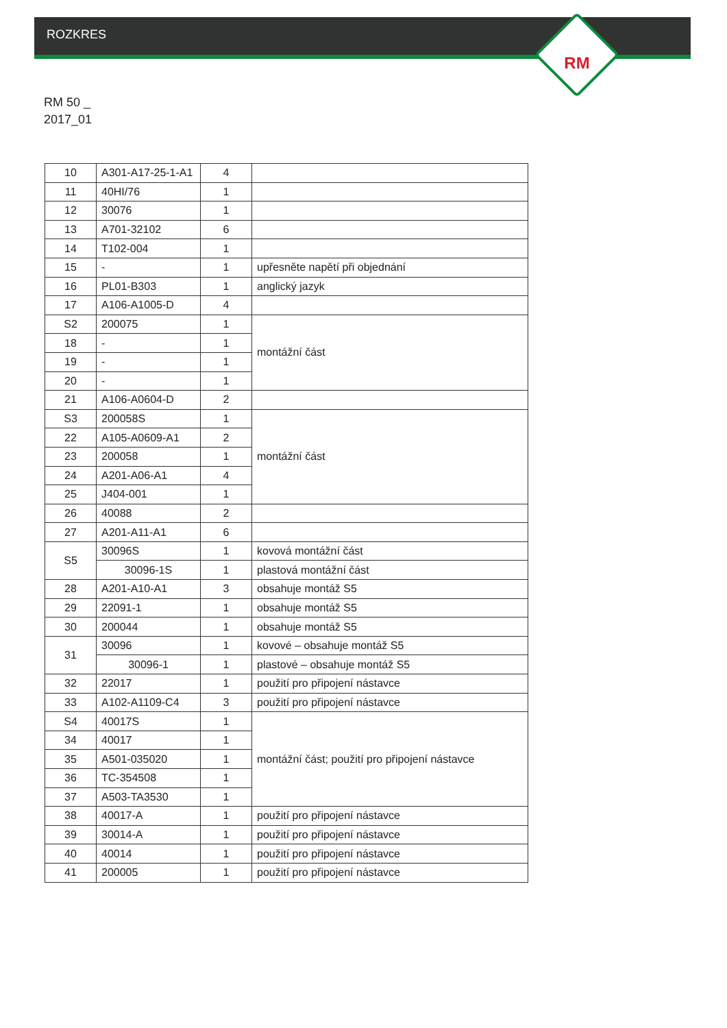ROZKRES
RM
RM 50 _
2017_01
| 10 | A301-A17-25-1-A1 | 4 | |
| 11 | 40HI/76 | 1 | |
| 12 | 30076 | 1 | |
| 13 | A701-32102 | 6 | |
| 14 | T102-004 | 1 | |
| 15 | - | 1 | upřesněte napětí při objednání |
| 16 | PL01-B303 | 1 | anglický jazyk |
| 17 | A106-A1005-D | 4 | |
| S2 | 200075 | 1 | montážní část |
| 18 | - | 1 | |
| 19 | - | 1 | |
| 20 | - | 1 | |
| 21 | A106-A0604-D | 2 | |
| S3 | 200058S | 1 | montážní část |
| 22 | A105-A0609-A1 | 2 | |
| 23 | 200058 | 1 | |
| 24 | A201-A06-A1 | 4 | |
| 25 | J404-001 | 1 | |
| 26 | 40088 | 2 | |
| 27 | A201-A11-A1 | 6 | |
| S5 | 30096S | 1 | kovová montážní část |
| | 30096-1S | 1 | plastová montážní část |
| 28 | A201-A10-A1 | 3 | obsahuje montáž S5 |
| 29 | 22091-1 | 1 | obsahuje montáž S5 |
| 30 | 200044 | 1 | obsahuje montáž S5 |
| 31 | 30096 | 1 | kovové – obsahuje montáž S5 |
| | 30096-1 | 1 | plastové – obsahuje montáž S5 |
| 32 | 22017 | 1 | použití pro připojení nástavce |
| 33 | A102-A1109-C4 | 3 | použití pro připojení nástavce |
| S4 | 40017S | 1 | montážní část; použití pro připojení nástavce |
| 34 | 40017 | 1 | |
| 35 | A501-035020 | 1 | |
| 36 | TC-354508 | 1 | |
| 37 | A503-TA3530 | 1 | |
| 38 | 40017-A | 1 | použití pro připojení nástavce |
| 39 | 30014-A | 1 | použití pro připojení nástavce |
| 40 | 40014 | 1 | použití pro připojení nástavce |
| 41 | 200005 | 1 | použití pro připojení nástavce |